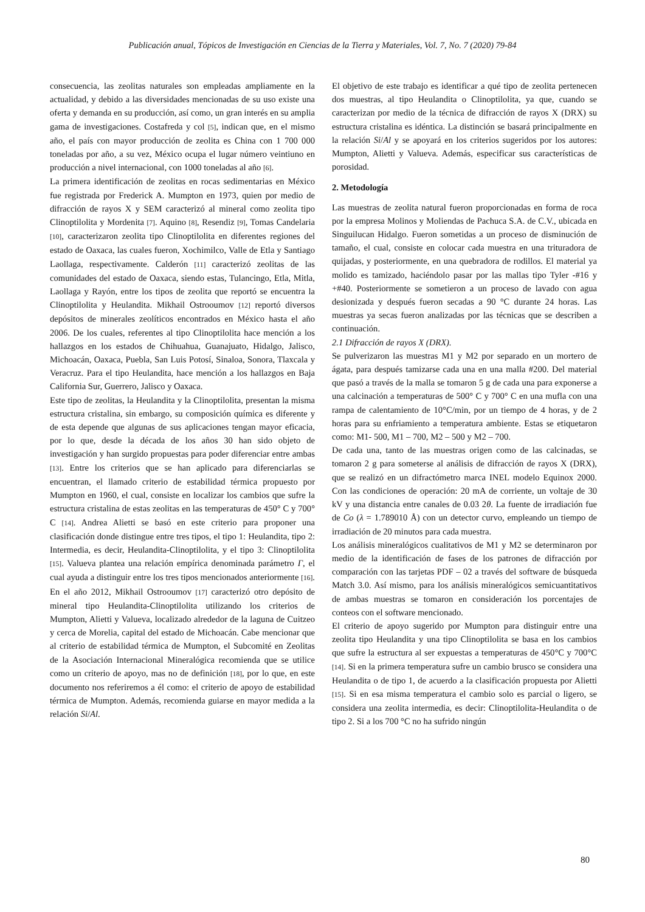Publicación anual, Tópicos de Investigación en Ciencias de la Tierra y Materiales, Vol. 7, No. 7 (2020) 79-84
consecuencia, las zeolitas naturales son empleadas ampliamente en la actualidad, y debido a las diversidades mencionadas de su uso existe una oferta y demanda en su producción, así como, un gran interés en su amplia gama de investigaciones. Costafreda y col [5], indican que, en el mismo año, el país con mayor producción de zeolita es China con 1 700 000 toneladas por año, a su vez, México ocupa el lugar número veintiuno en producción a nivel internacional, con 1000 toneladas al año [6].
La primera identificación de zeolitas en rocas sedimentarias en México fue registrada por Frederick A. Mumpton en 1973, quien por medio de difracción de rayos X y SEM caracterizó al mineral como zeolita tipo Clinoptilolita y Mordenita [7]. Aquino [8], Resendiz [9], Tomas Candelaria [10], caracterizaron zeolita tipo Clinoptilolita en diferentes regiones del estado de Oaxaca, las cuales fueron, Xochimilco, Valle de Etla y Santiago Laollaga, respectivamente. Calderón [11] caracterizó zeolitas de las comunidades del estado de Oaxaca, siendo estas, Tulancingo, Etla, Mitla, Laollaga y Rayón, entre los tipos de zeolita que reportó se encuentra la Clinoptilolita y Heulandita. Mikhail Ostrooumov [12] reportó diversos depósitos de minerales zeolíticos encontrados en México hasta el año 2006. De los cuales, referentes al tipo Clinoptilolita hace mención a los hallazgos en los estados de Chihuahua, Guanajuato, Hidalgo, Jalisco, Michoacán, Oaxaca, Puebla, San Luis Potosí, Sinaloa, Sonora, Tlaxcala y Veracruz. Para el tipo Heulandita, hace mención a los hallazgos en Baja California Sur, Guerrero, Jalisco y Oaxaca.
Este tipo de zeolitas, la Heulandita y la Clinoptilolita, presentan la misma estructura cristalina, sin embargo, su composición química es diferente y de esta depende que algunas de sus aplicaciones tengan mayor eficacia, por lo que, desde la década de los años 30 han sido objeto de investigación y han surgido propuestas para poder diferenciar entre ambas [13]. Entre los criterios que se han aplicado para diferenciarlas se encuentran, el llamado criterio de estabilidad térmica propuesto por Mumpton en 1960, el cual, consiste en localizar los cambios que sufre la estructura cristalina de estas zeolitas en las temperaturas de 450° C y 700° C [14]. Andrea Alietti se basó en este criterio para proponer una clasificación donde distingue entre tres tipos, el tipo 1: Heulandita, tipo 2: Intermedia, es decir, Heulandita-Clinoptilolita, y el tipo 3: Clinoptilolita [15]. Valueva plantea una relación empírica denominada parámetro Γ, el cual ayuda a distinguir entre los tres tipos mencionados anteriormente [16]. En el año 2012, Mikhail Ostrooumov [17] caracterizó otro depósito de mineral tipo Heulandita-Clinoptilolita utilizando los criterios de Mumpton, Alietti y Valueva, localizado alrededor de la laguna de Cuitzeo y cerca de Morelia, capital del estado de Michoacán. Cabe mencionar que al criterio de estabilidad térmica de Mumpton, el Subcomité en Zeolitas de la Asociación Internacional Mineralógica recomienda que se utilice como un criterio de apoyo, mas no de definición [18], por lo que, en este documento nos referiremos a él como: el criterio de apoyo de estabilidad térmica de Mumpton. Además, recomienda guiarse en mayor medida a la relación Si/Al.
El objetivo de este trabajo es identificar a qué tipo de zeolita pertenecen dos muestras, al tipo Heulandita o Clinoptilolita, ya que, cuando se caracterizan por medio de la técnica de difracción de rayos X (DRX) su estructura cristalina es idéntica. La distinción se basará principalmente en la relación Si/Al y se apoyará en los criterios sugeridos por los autores: Mumpton, Alietti y Valueva. Además, especificar sus características de porosidad.
2. Metodología
Las muestras de zeolita natural fueron proporcionadas en forma de roca por la empresa Molinos y Moliendas de Pachuca S.A. de C.V., ubicada en Singuilucan Hidalgo. Fueron sometidas a un proceso de disminución de tamaño, el cual, consiste en colocar cada muestra en una trituradora de quijadas, y posteriormente, en una quebradora de rodillos. El material ya molido es tamizado, haciéndolo pasar por las mallas tipo Tyler -#16 y +#40. Posteriormente se sometieron a un proceso de lavado con agua desionizada y después fueron secadas a 90 °C durante 24 horas. Las muestras ya secas fueron analizadas por las técnicas que se describen a continuación.
2.1 Difracción de rayos X (DRX).
Se pulverizaron las muestras M1 y M2 por separado en un mortero de ágata, para después tamizarse cada una en una malla #200. Del material que pasó a través de la malla se tomaron 5 g de cada una para exponerse a una calcinación a temperaturas de 500° C y 700° C en una mufla con una rampa de calentamiento de 10°C/min, por un tiempo de 4 horas, y de 2 horas para su enfriamiento a temperatura ambiente. Estas se etiquetaron como: M1- 500, M1 – 700, M2 – 500 y M2 – 700.
De cada una, tanto de las muestras origen como de las calcinadas, se tomaron 2 g para someterse al análisis de difracción de rayos X (DRX), que se realizó en un difractómetro marca INEL modelo Equinox 2000. Con las condiciones de operación: 20 mA de corriente, un voltaje de 30 kV y una distancia entre canales de 0.03 2θ. La fuente de irradiación fue de Co (λ = 1.789010 Å) con un detector curvo, empleando un tiempo de irradiación de 20 minutos para cada muestra.
Los análisis mineralógicos cualitativos de M1 y M2 se determinaron por medio de la identificación de fases de los patrones de difracción por comparación con las tarjetas PDF – 02 a través del software de búsqueda Match 3.0. Así mismo, para los análisis mineralógicos semicuantitativos de ambas muestras se tomaron en consideración los porcentajes de conteos con el software mencionado.
El criterio de apoyo sugerido por Mumpton para distinguir entre una zeolita tipo Heulandita y una tipo Clinoptilolita se basa en los cambios que sufre la estructura al ser expuestas a temperaturas de 450°C y 700°C [14]. Si en la primera temperatura sufre un cambio brusco se considera una Heulandita o de tipo 1, de acuerdo a la clasificación propuesta por Alietti [15]. Si en esa misma temperatura el cambio solo es parcial o ligero, se considera una zeolita intermedia, es decir: Clinoptilolita-Heulandita o de tipo 2. Si a los 700 °C no ha sufrido ningún
80